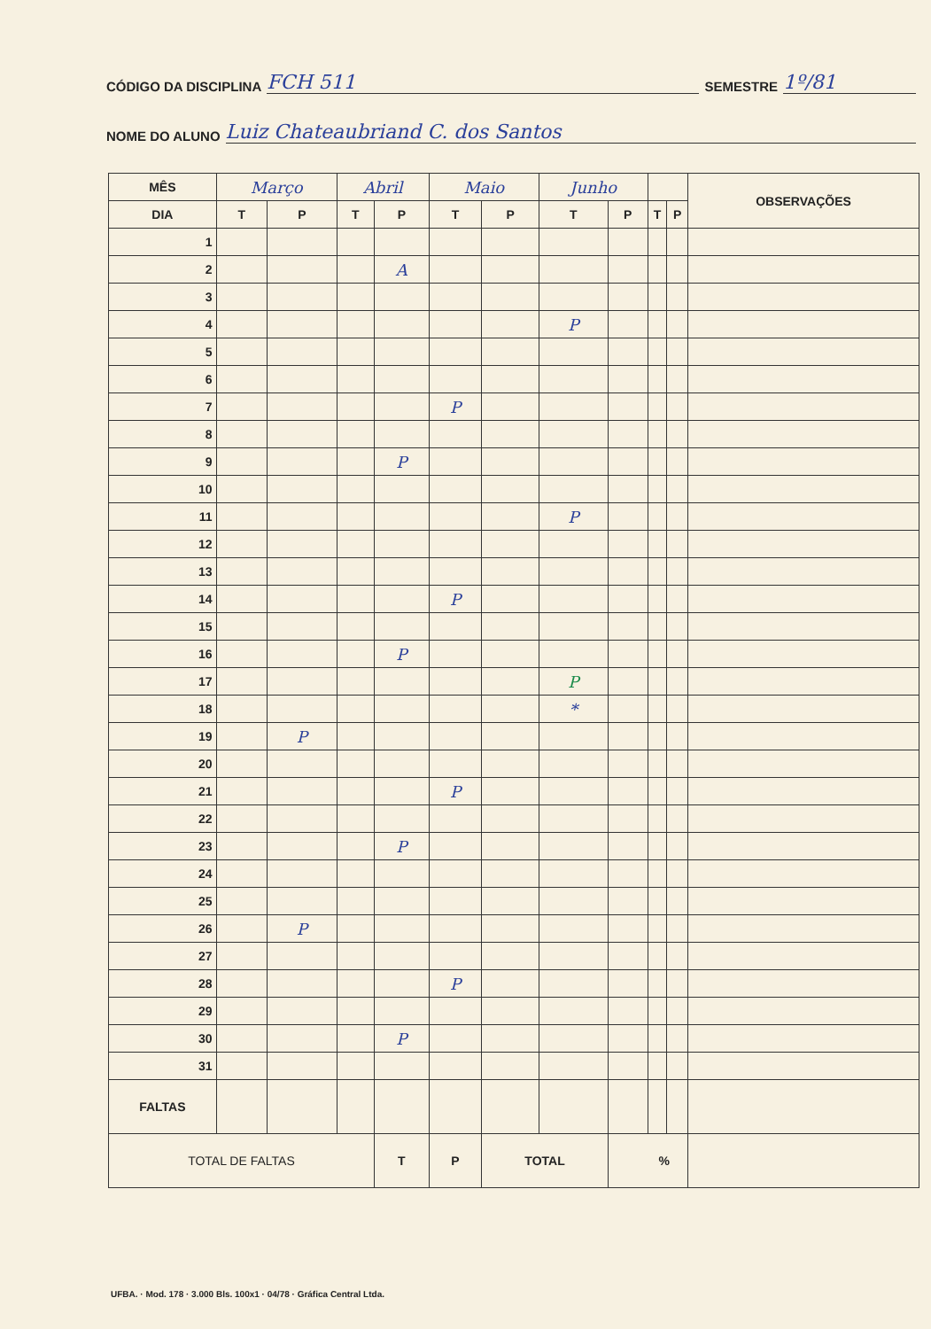CÓDIGO DA DISCIPLINA FCH 511 SEMESTRE 1º/81
NOME DO ALUNO Luiz Chateaubriand C. dos Santos
| MÊS | Março | | Abril | | Maio | | Junho | | | | OBSERVAÇÕES |
| --- | --- | --- | --- | --- | --- | --- | --- | --- | --- | --- | --- |
| DIA | T | P | T | P | T | P | T | P | T | P | |
| 1 | | | | | | | | | | | |
| 2 | | | | A | | | | | | | |
| 3 | | | | | | | | | | | |
| 4 | | | | | | | P | | | | |
| 5 | | | | | | | | | | | |
| 6 | | | | | | | | | | | |
| 7 | | | | | P | | | | | | |
| 8 | | | | | | | | | | | |
| 9 | | | | P | | | | | | | |
| 10 | | | | | | | | | | | |
| 11 | | | | | | | P | | | | |
| 12 | | | | | | | | | | | |
| 13 | | | | | | | | | | | |
| 14 | | | | | P | | | | | | |
| 15 | | | | | | | | | | | |
| 16 | | | | P | | | | | | | |
| 17 | | | | | | | P | | | | |
| 18 | | | | | | | * | | | | |
| 19 | | P | | | | | | | | | |
| 20 | | | | | | | | | | | |
| 21 | | | | | P | | | | | | |
| 22 | | | | | | | | | | | |
| 23 | | | | P | | | | | | | |
| 24 | | | | | | | | | | | |
| 25 | | | | | | | | | | | |
| 26 | | P | | | | | | | | | |
| 27 | | | | | | | | | | | |
| 28 | | | | | P | | | | | | |
| 29 | | | | | | | | | | | |
| 30 | | | | P | | | | | | | |
| 31 | | | | | | | | | | | |
| FALTAS | | | | | | | | | | | |
| TOTAL DE FALTAS | | | | T | P | TOTAL | | % | | | |
UFBA. · Mod. 178 · 3.000 Bls. 100x1 · 04/78 · Gráfica Central Ltda.